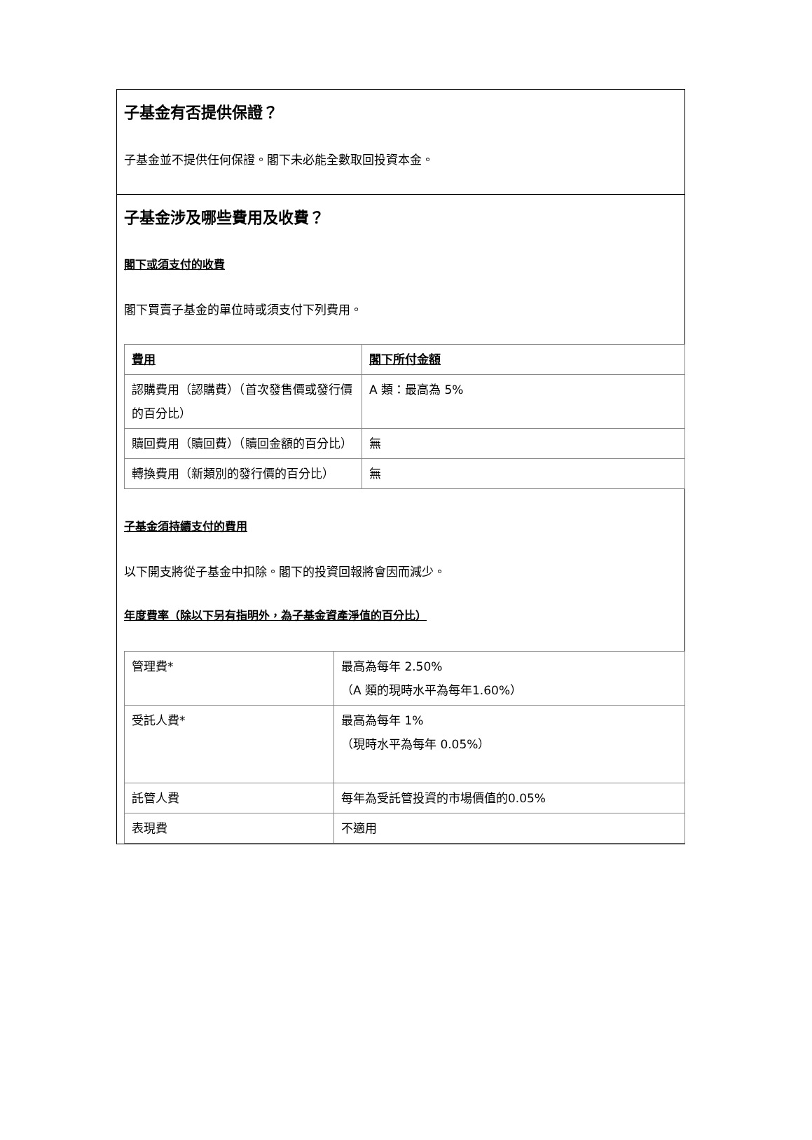子基金有否提供保證？
子基金並不提供任何保證。閣下未必能全數取回投資本金。
子基金涉及哪些費用及收費？
閣下或須支付的收費
閣下買賣子基金的單位時或須支付下列費用。
| 費用 | 閣下所付金額 |
| --- | --- |
| 認購費用（認購費）（首次發售價或發行價的百分比） | A 類：最高為 5% |
| 贖回費用（贖回費）（贖回金額的百分比） | 無 |
| 轉換費用（新類別的發行價的百分比） | 無 |
子基金須持續支付的費用
以下開支將從子基金中扣除。閣下的投資回報將會因而減少。
年度費率（除以下另有指明外，為子基金資產淨值的百分比）
| 管理費* | 最高為每年 2.50% （A 類的現時水平為每年1.60%） |
| 受託人費* | 最高為每年 1% （現時水平為每年 0.05%） |
| 託管人費 | 每年為受託管投資的市場價值的0.05% |
| 表現費 | 不適用 |